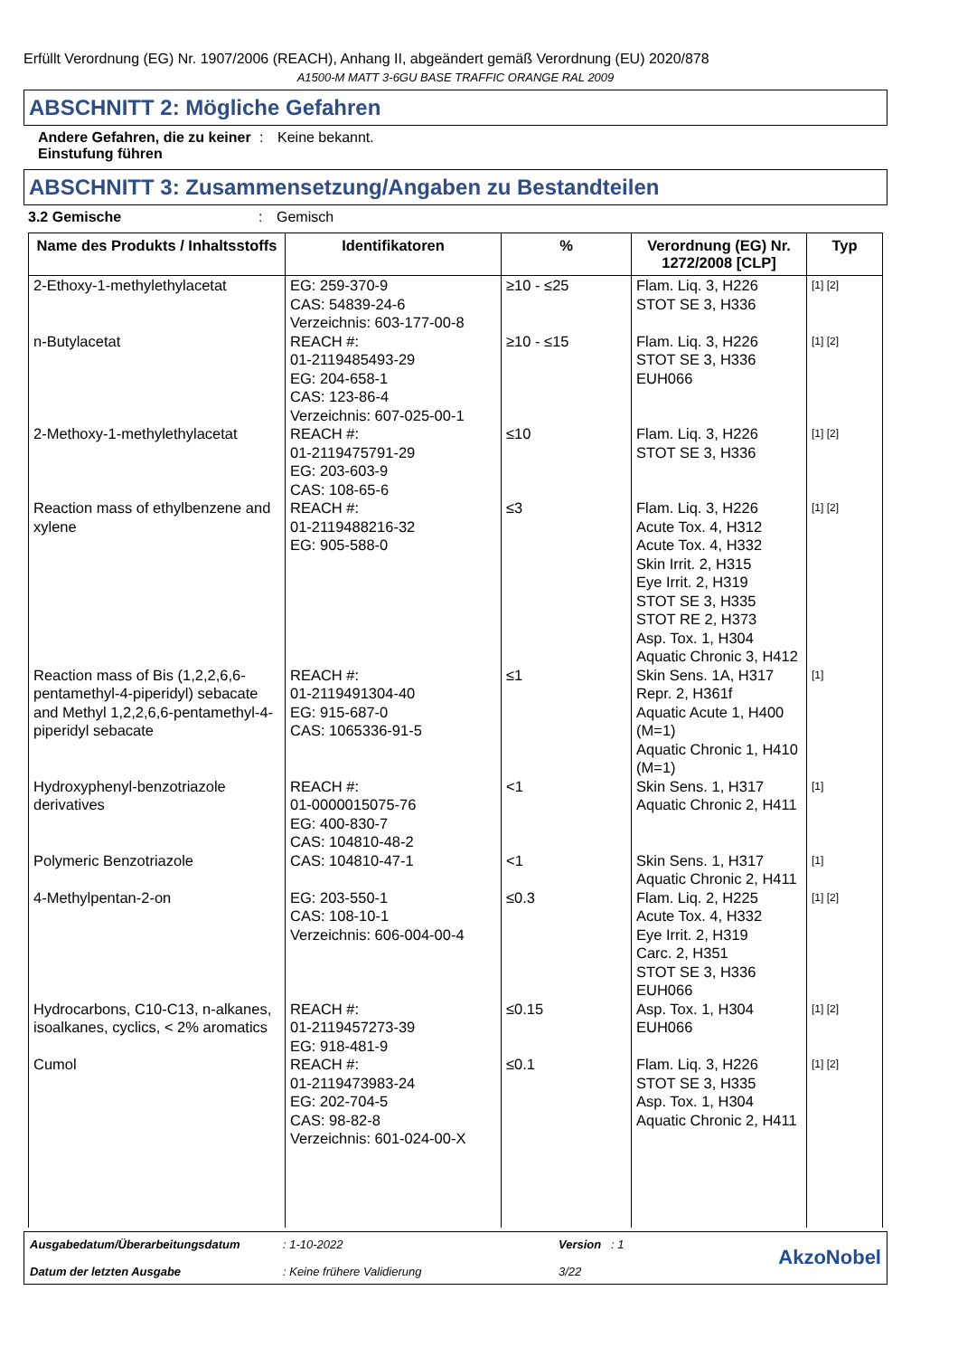Erfüllt Verordnung (EG) Nr. 1907/2006 (REACH), Anhang II, abgeändert gemäß Verordnung (EU) 2020/878
A1500-M MATT 3-6GU BASE TRAFFIC ORANGE RAL 2009
ABSCHNITT 2: Mögliche Gefahren
Andere Gefahren, die zu keiner Einstufung führen
: Keine bekannt.
ABSCHNITT 3: Zusammensetzung/Angaben zu Bestandteilen
3.2 Gemische : Gemisch
| Name des Produkts / Inhaltsstoffs | Identifikatoren | % | Verordnung (EG) Nr. 1272/2008 [CLP] | Typ |
| --- | --- | --- | --- | --- |
| 2-Ethoxy-1-methylethylacetat | EG: 259-370-9 CAS: 54839-24-6 Verzeichnis: 603-177-00-8 | ≥10 - ≤25 | Flam. Liq. 3, H226 STOT SE 3, H336 | [1] [2] |
| n-Butylacetat | REACH #: 01-2119485493-29 EG: 204-658-1 CAS: 123-86-4 Verzeichnis: 607-025-00-1 | ≥10 - ≤15 | Flam. Liq. 3, H226 STOT SE 3, H336 EUH066 | [1] [2] |
| 2-Methoxy-1-methylethylacetat | REACH #: 01-2119475791-29 EG: 203-603-9 CAS: 108-65-6 | ≤10 | Flam. Liq. 3, H226 STOT SE 3, H336 | [1] [2] |
| Reaction mass of ethylbenzene and xylene | REACH #: 01-2119488216-32 EG: 905-588-0 | ≤3 | Flam. Liq. 3, H226 Acute Tox. 4, H312 Acute Tox. 4, H332 Skin Irrit. 2, H315 Eye Irrit. 2, H319 STOT SE 3, H335 STOT RE 2, H373 Asp. Tox. 1, H304 Aquatic Chronic 3, H412 | [1] [2] |
| Reaction mass of Bis (1,2,2,6,6-pentamethyl-4-piperidyl) sebacate and Methyl 1,2,2,6,6-pentamethyl-4-piperidyl sebacate | REACH #: 01-2119491304-40 EG: 915-687-0 CAS: 1065336-91-5 | ≤1 | Skin Sens. 1A, H317 Repr. 2, H361f Aquatic Acute 1, H400 (M=1) Aquatic Chronic 1, H410 (M=1) | [1] |
| Hydroxyphenyl-benzotriazole derivatives | REACH #: 01-0000015075-76 EG: 400-830-7 CAS: 104810-48-2 | <1 | Skin Sens. 1, H317 Aquatic Chronic 2, H411 | [1] |
| Polymeric Benzotriazole | CAS: 104810-47-1 | <1 | Skin Sens. 1, H317 Aquatic Chronic 2, H411 | [1] |
| 4-Methylpentan-2-on | EG: 203-550-1 CAS: 108-10-1 Verzeichnis: 606-004-00-4 | ≤0.3 | Flam. Liq. 2, H225 Acute Tox. 4, H332 Eye Irrit. 2, H319 Carc. 2, H351 STOT SE 3, H336 EUH066 | [1] [2] |
| Hydrocarbons, C10-C13, n-alkanes, isoalkanes, cyclics, < 2% aromatics | REACH #: 01-2119457273-39 EG: 918-481-9 | ≤0.15 | Asp. Tox. 1, H304 EUH066 | [1] [2] |
| Cumol | REACH #: 01-2119473983-24 EG: 202-704-5 CAS: 98-82-8 Verzeichnis: 601-024-00-X | ≤0.1 | Flam. Liq. 3, H226 STOT SE 3, H335 Asp. Tox. 1, H304 Aquatic Chronic 2, H411 | [1] [2] |
Ausgabedatum/Überarbeitungsdatum
Datum der letzten Ausgabe
: 1-10-2022
: Keine frühere Validierung
Version : 1
3/22
AkzoNobel